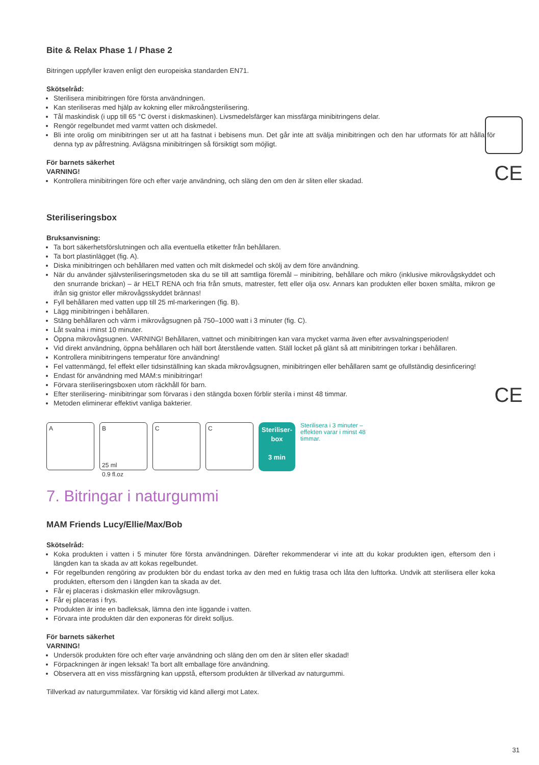CE
CE
Bite & Relax Phase 1 / Phase 2
Bitringen uppfyller kraven enligt den europeiska standarden EN71.
Skötselråd:
Sterilisera minibitringen före första användningen.
Kan steriliseras med hjälp av kokning eller mikroångsterilisering.
Tål maskindisk (i upp till 65 °C överst i diskmaskinen). Livsmedelsfärger kan missfärga minibitringens delar.
Rengör regelbundet med varmt vatten och diskmedel.
Bli inte orolig om minibitringen ser ut att ha fastnat i bebisens mun. Det går inte att svälja minibitringen och den har utformats för att hålla för denna typ av påfrestning. Avlägsna minibitringen så försiktigt som möjligt.
För barnets säkerhet
VARNING!
Kontrollera minibitringen före och efter varje användning, och släng den om den är sliten eller skadad.
Steriliseringsbox
Bruksanvisning:
Ta bort säkerhetsförslutningen och alla eventuella etiketter från behållaren.
Ta bort plastinlägget (fig. A).
Diska minibitringen och behållaren med vatten och milt diskmedel och skölj av dem före användning.
När du använder självsteriliseringsmetoden ska du se till att samtliga föremål – minibitring, behållare och mikro (inklusive mikrovågskyddet och den snurrande brickan) – är HELT RENA och fria från smuts, matrester, fett eller olja osv. Annars kan produkten eller boxen smälta, mikron ge ifrån sig gnistor eller mikrovågsskyddet brännas!
Fyll behållaren med vatten upp till 25 ml-markeringen (fig. B).
Lägg minibitringen i behållaren.
Stäng behållaren och värm i mikrovågsugnen på 750–1000 watt i 3 minuter (fig. C).
Låt svalna i minst 10 minuter.
Öppna mikrovågsugnen. VARNING! Behållaren, vattnet och minibitringen kan vara mycket varma även efter avsvalningsperioden!
Vid direkt användning, öppna behållaren och häll bort återstående vatten. Ställ locket på glänt så att minibitringen torkar i behållaren.
Kontrollera minibitringens temperatur före användning!
Fel vattenmängd, fel effekt eller tidsinställning kan skada mikrovågsugnen, minibitringen eller behållaren samt ge ofullständig desinficering!
Endast för användning med MAM:s minibitringar!
Förvara steriliseringsboxen utom räckhåll för barn.
Efter sterilisering- minibitringar som förvaras i den stängda boxen förblir sterila i minst 48 timmar.
Metoden eliminerar effektivt vanliga bakterier.
A B
25 ml
0.9 fl.oz
C C
Steriliser-
box
3 min
Sterilisera i 3 minuter – effekten varar i minst 48 timmar.
7. Bitringar i naturgummi
MAM Friends Lucy/Ellie/Max/Bob
Skötselråd:
Koka produkten i vatten i 5 minuter före första användningen. Därefter rekommenderar vi inte att du kokar produkten igen, eftersom den i längden kan ta skada av att kokas regelbundet.
För regelbunden rengöring av produkten bör du endast torka av den med en fuktig trasa och låta den lufttorka. Undvik att sterilisera eller koka produkten, eftersom den i längden kan ta skada av det.
Får ej placeras i diskmaskin eller mikrovågsugn.
Får ej placeras i frys.
Produkten är inte en badleksak, lämna den inte liggande i vatten.
Förvara inte produkten där den exponeras för direkt solljus.
För barnets säkerhet
VARNING!
Undersök produkten före och efter varje användning och släng den om den är sliten eller skadad!
Förpackningen är ingen leksak! Ta bort allt emballage före användning.
Observera att en viss missfärgning kan uppstå, eftersom produkten är tillverkad av naturgummi.
Tillverkad av naturgummilatex. Var försiktig vid känd allergi mot Latex.
31